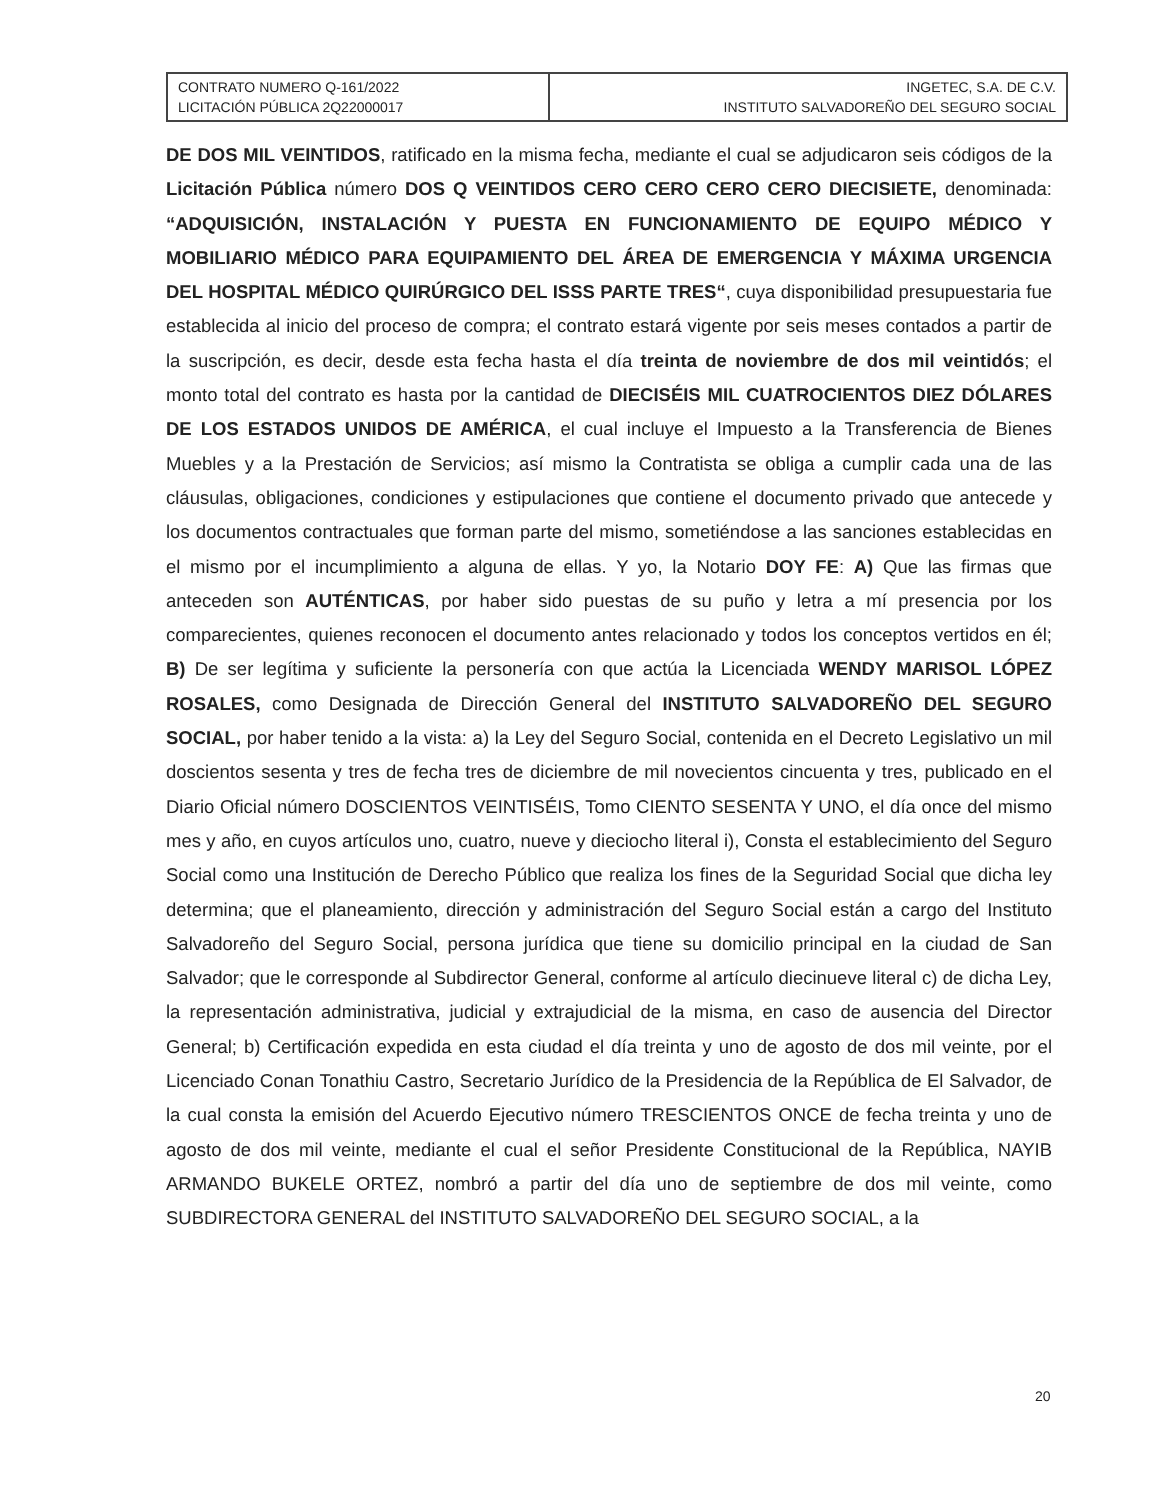| CONTRATO NUMERO Q-161/2022 LICITACIÓN PÚBLICA 2Q22000017 | INGETEC, S.A. DE C.V. INSTITUTO SALVADOREÑO DEL SEGURO SOCIAL |
DE DOS MIL VEINTIDOS, ratificado en la misma fecha, mediante el cual se adjudicaron seis códigos de la Licitación Pública número DOS Q VEINTIDOS CERO CERO CERO CERO DIECISIETE, denominada: “ADQUISICIÓN, INSTALACIÓN Y PUESTA EN FUNCIONAMIENTO DE EQUIPO MÉDICO Y MOBILIARIO MÉDICO PARA EQUIPAMIENTO DEL ÁREA DE EMERGENCIA Y MÁXIMA URGENCIA DEL HOSPITAL MÉDICO QUIRÚRGICO DEL ISSS PARTE TRES“, cuya disponibilidad presupuestaria fue establecida al inicio del proceso de compra; el contrato estará vigente por seis meses contados a partir de la suscripción, es decir, desde esta fecha hasta el día treinta de noviembre de dos mil veintidós; el monto total del contrato es hasta por la cantidad de DIECISÉIS MIL CUATROCIENTOS DIEZ DÓLARES DE LOS ESTADOS UNIDOS DE AMÉRICA, el cual incluye el Impuesto a la Transferencia de Bienes Muebles y a la Prestación de Servicios; así mismo la Contratista se obliga a cumplir cada una de las cláusulas, obligaciones, condiciones y estipulaciones que contiene el documento privado que antecede y los documentos contractuales que forman parte del mismo, sometiéndose a las sanciones establecidas en el mismo por el incumplimiento a alguna de ellas. Y yo, la Notario DOY FE: A) Que las firmas que anteceden son AUTÉNTICAS, por haber sido puestas de su puño y letra a mí presencia por los comparecientes, quienes reconocen el documento antes relacionado y todos los conceptos vertidos en él; B) De ser legítima y suficiente la personería con que actúa la Licenciada WENDY MARISOL LÓPEZ ROSALES, como Designada de Dirección General del INSTITUTO SALVADOREÑO DEL SEGURO SOCIAL, por haber tenido a la vista: a) la Ley del Seguro Social, contenida en el Decreto Legislativo un mil doscientos sesenta y tres de fecha tres de diciembre de mil novecientos cincuenta y tres, publicado en el Diario Oficial número DOSCIENTOS VEINTISÉIS, Tomo CIENTO SESENTA Y UNO, el día once del mismo mes y año, en cuyos artículos uno, cuatro, nueve y dieciocho literal i), Consta el establecimiento del Seguro Social como una Institución de Derecho Público que realiza los fines de la Seguridad Social que dicha ley determina; que el planeamiento, dirección y administración del Seguro Social están a cargo del Instituto Salvadoreño del Seguro Social, persona jurídica que tiene su domicilio principal en la ciudad de San Salvador; que le corresponde al Subdirector General, conforme al artículo diecinueve literal c) de dicha Ley, la representación administrativa, judicial y extrajudicial de la misma, en caso de ausencia del Director General; b) Certificación expedida en esta ciudad el día treinta y uno de agosto de dos mil veinte, por el Licenciado Conan Tonathiu Castro, Secretario Jurídico de la Presidencia de la República de El Salvador, de la cual consta la emisión del Acuerdo Ejecutivo número TRESCIENTOS ONCE de fecha treinta y uno de agosto de dos mil veinte, mediante el cual el señor Presidente Constitucional de la República, NAYIB ARMANDO BUKELE ORTEZ, nombró a partir del día uno de septiembre de dos mil veinte, como SUBDIRECTORA GENERAL del INSTITUTO SALVADOREÑO DEL SEGURO SOCIAL, a la
20